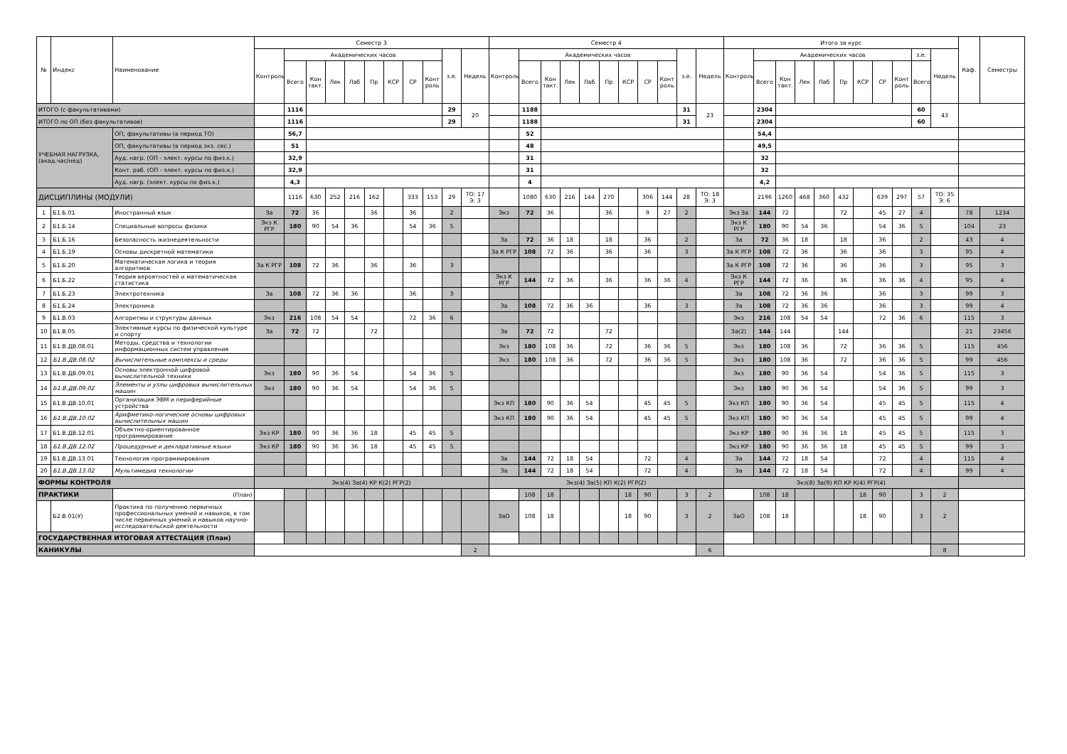| № | Индекс | Наименование | Семестр 3 | | | | | | | | | | | Семестр 4 | | | | | | | | | | | Итого за курс | | | | | | | | | | | Каф. | Семестры |
| --- | --- | --- | --- | --- | --- | --- | --- | --- | --- | --- | --- | --- | --- | --- | --- | --- | --- | --- | --- | --- | --- | --- | --- | --- | --- | --- | --- | --- | --- | --- | --- | --- | --- | --- | --- | --- | --- |
| | | | Контроль | Академических часов | | | | | | | | з.е. | Недель | Контроль | Академических часов | | | | | | | | з.е. | Недель | Контроль | Академических часов | | | | | | | | з.е. | Недель | | |
| | | | | Всего | Кон такт. | Лек | Лаб | Пр | КСР | СР | Конт роль | | | | Всего | Кон такт. | Лек | Лаб | Пр | КСР | СР | Конт роль | | | | Всего | Кон такт. | Лек | Лаб | Пр | КСР | СР | Конт роль | Всего | | | |
| ИТОГО (с факультативами) | | | | 1116 | | | | | | | | 29 | 20 | | 1188 | | | | | | | | 31 | 23 | | 2304 | | | | | | | | 60 | 43 | | |
| ИТОГО по ОП (без факультативов) | | | | 1116 | | | | | | | | 29 | | | 1188 | | | | | | | | 31 | | | 2304 | | | | | | | | 60 | | | |
| УЧЕБНАЯ НАГРУЗКА, (акад.час/нед) | | ОП, факультативы (в период ТО) | | 56,7 | | | | | | | | | | | 52 | | | | | | | | | | | 54,4 | | | | | | | | | | | |
| | | ОП, факультативы (в период экз. сес.) | | 51 | | | | | | | | | | | 48 | | | | | | | | | | | 49,5 | | | | | | | | | | | |
| | | Ауд. нагр. (ОП - элект. курсы по физ.к.) | | 32,9 | | | | | | | | | | | 31 | | | | | | | | | | | 32 | | | | | | | | | | | |
| | | Конт. раб. (ОП - элект. курсы по физ.к.) | | 32,9 | | | | | | | | | | | 31 | | | | | | | | | | | 32 | | | | | | | | | | | |
| | | Ауд. нагр. (элект. курсы по физ.к.) | | 4,3 | | | | | | | | | | | 4 | | | | | | | | | | | 4,2 | | | | | | | | | | | |
| ДИСЦИПЛИНЫ (МОДУЛИ) | | | | 1116 | 630 | 252 | 216 | 162 | | 333 | 153 | 29 | ТО: 17 Э: 3 | | 1080 | 630 | 216 | 144 | 270 | | 306 | 144 | 28 | ТО: 18 Э: 3 | | 2196 | 1260 | 468 | 360 | 432 | | 639 | 297 | 57 | ТО: 35 Э: 6 | | |
| 1 | Б1.Б.01 | Иностранный язык | За | 72 | 36 | | | 36 | | 36 | | 2 | | Экз | 72 | 36 | | | 36 | | 9 | 27 | 2 | | Экз За | 144 | 72 | | | 72 | | 45 | 27 | 4 | | 78 | 1234 |
| 2 | Б1.Б.14 | Специальные вопросы физики | Экз К РГР | 180 | 90 | 54 | 36 | | | 54 | 36 | 5 | | | | | | | | | | | | | Экз К РГР | 180 | 90 | 54 | 36 | | | 54 | 36 | 5 | | 104 | 23 |
| 3 | Б1.Б.16 | Безопасность жизнедеятельности | | | | | | | | | | | | За | 72 | 36 | 18 | | 18 | | 36 | | 2 | | За | 72 | 36 | 18 | | 18 | | 36 | | 2 | | 43 | 4 |
| 4 | Б1.Б.19 | Основы дискретной математики | | | | | | | | | | | | За К РГР | 108 | 72 | 36 | | 36 | | 36 | | 3 | | За К РГР | 108 | 72 | 36 | | 36 | | 36 | | 3 | | 95 | 4 |
| 5 | Б1.Б.20 | Математическая логика и теория алгоритмов | За К РГР | 108 | 72 | 36 | | 36 | | 36 | | 3 | | | | | | | | | | | | | За К РГР | 108 | 72 | 36 | | 36 | | 36 | | 3 | | 95 | 3 |
| 6 | Б1.Б.22 | Теория вероятностей и математическая статистика | | | | | | | | | | | | Экз К РГР | 144 | 72 | 36 | | 36 | | 36 | 36 | 4 | | Экз К РГР | 144 | 72 | 36 | | 36 | | 36 | 36 | 4 | | 95 | 4 |
| 7 | Б1.Б.23 | Электротехника | За | 108 | 72 | 36 | 36 | | | 36 | | 3 | | | | | | | | | | | | | За | 108 | 72 | 36 | 36 | | | 36 | | 3 | | 99 | 3 |
| 8 | Б1.Б.24 | Электроника | | | | | | | | | | | | За | 108 | 72 | 36 | 36 | | | 36 | | 3 | | За | 108 | 72 | 36 | 36 | | | 36 | | 3 | | 99 | 4 |
| 9 | Б1.В.03 | Алгоритмы и структуры данных | Экз | 216 | 108 | 54 | 54 | | | 72 | 36 | 6 | | | | | | | | | | | | | Экз | 216 | 108 | 54 | 54 | | | 72 | 36 | 6 | | 115 | 3 |
| 10 | Б1.В.05 | Элективные курсы по физической культуре и спорту | За | 72 | 72 | | | 72 | | | | | | За | 72 | 72 | | | 72 | | | | | | За(2) | 144 | 144 | | | 144 | | | | | | 21 | 23456 |
| 11 | Б1.В.ДВ.08.01 | Методы, средства и технологии информационных систем управления | | | | | | | | | | | | Экз | 180 | 108 | 36 | | 72 | | 36 | 36 | 5 | | Экз | 180 | 108 | 36 | | 72 | | 36 | 36 | 5 | | 115 | 456 |
| 12 | Б1.В.ДВ.08.02 | Вычислительные комплексы и среды | | | | | | | | | | | | Экз | 180 | 108 | 36 | | 72 | | 36 | 36 | 5 | | Экз | 180 | 108 | 36 | | 72 | | 36 | 36 | 5 | | 99 | 456 |
| 13 | Б1.В.ДВ.09.01 | Основы электронной цифровой вычислительной техники | Экз | 180 | 90 | 36 | 54 | | | 54 | 36 | 5 | | | | | | | | | | | | | Экз | 180 | 90 | 36 | 54 | | | 54 | 36 | 5 | | 115 | 3 |
| 14 | Б1.В.ДВ.09.02 | Элементы и узлы цифровых вычислительных машин | Экз | 180 | 90 | 36 | 54 | | | 54 | 36 | 5 | | | | | | | | | | | | | Экз | 180 | 90 | 36 | 54 | | | 54 | 36 | 5 | | 99 | 3 |
| 15 | Б1.В.ДВ.10.01 | Организация ЭВМ и периферийные устройства | | | | | | | | | | | | Экз КП | 180 | 90 | 36 | 54 | | | 45 | 45 | 5 | | Экз КП | 180 | 90 | 36 | 54 | | | 45 | 45 | 5 | | 115 | 4 |
| 16 | Б1.В.ДВ.10.02 | Арифметико-логические основы цифровых вычислительных машин | | | | | | | | | | | | Экз КП | 180 | 90 | 36 | 54 | | | 45 | 45 | 5 | | Экз КП | 180 | 90 | 36 | 54 | | | 45 | 45 | 5 | | 99 | 4 |
| 17 | Б1.В.ДВ.12.01 | Объектно-ориентированное программирование | Экз КР | 180 | 90 | 36 | 36 | 18 | | 45 | 45 | 5 | | | | | | | | | | | | | Экз КР | 180 | 90 | 36 | 36 | 18 | | 45 | 45 | 5 | | 115 | 3 |
| 18 | Б1.В.ДВ.12.02 | Процедурные и декларативные языки | Экз КР | 180 | 90 | 36 | 36 | 18 | | 45 | 45 | 5 | | | | | | | | | | | | | Экз КР | 180 | 90 | 36 | 36 | 18 | | 45 | 45 | 5 | | 99 | 3 |
| 19 | Б1.В.ДВ.13.01 | Технология программирования | | | | | | | | | | | | За | 144 | 72 | 18 | 54 | | | 72 | | 4 | | За | 144 | 72 | 18 | 54 | | | 72 | | 4 | | 115 | 4 |
| 20 | Б1.В.ДВ.13.02 | Мультимедиа технологии | | | | | | | | | | | | За | 144 | 72 | 18 | 54 | | | 72 | | 4 | | За | 144 | 72 | 18 | 54 | | | 72 | | 4 | | 99 | 4 |
| ФОРМЫ КОНТРОЛЯ | | | Экз(4) За(4) КР К(2) РГР(2) | | | | | | | | | | | Экз(4) За(5) КП К(2) РГР(2) | | | | | | | | | | | Экз(8) За(9) КП КР К(4) РГР(4) | | | | | | | | | | | | |
| ПРАКТИКИ | | (План) | | | | | | | | | | | | | 108 | 18 | | | | 18 | 90 | | 3 | 2 | | 108 | 18 | | | | 18 | 90 | | 3 | 2 | | |
| | Б2.В.01(У) | Практика по получению первичных профессиональных умений и навыков, в том числе первичных умений и навыков научно-исследовательской деятельности | | | | | | | | | | | | ЗаО | 108 | 18 | | | | 18 | 90 | | 3 | 2 | ЗаО | 108 | 18 | | | | 18 | 90 | | 3 | 2 | | |
| ГОСУДАРСТВЕННАЯ ИТОГОВАЯ АТТЕСТАЦИЯ (План) | | | | | | | | | | | | | | | | | | | | | | | | | | | | | | | | | | | | | |
| КАНИКУЛЫ | | | | | | | | | | | | | 2 | | | | | | | | | | | 6 | | | | | | | | | | | 8 | | |